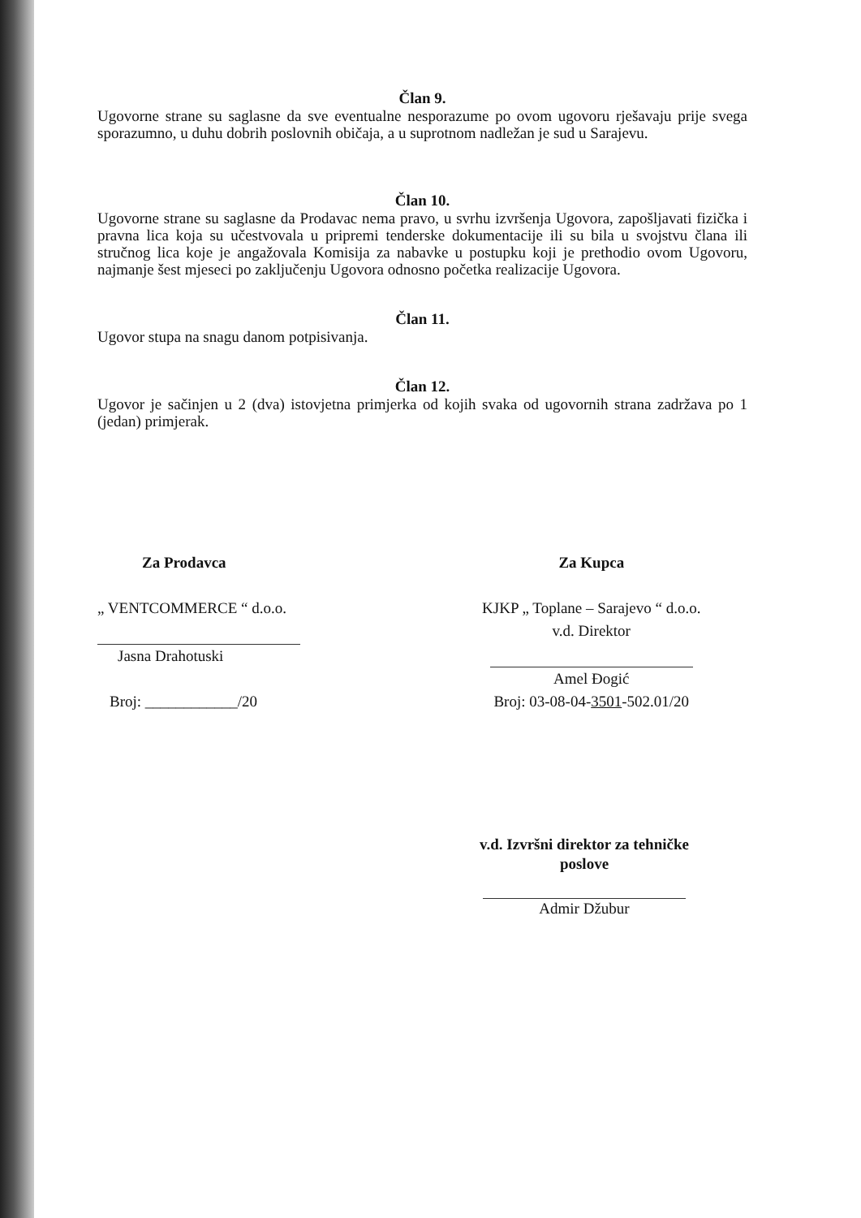Član 9.
Ugovorne strane su saglasne da sve eventualne nesporazume po ovom ugovoru rješavaju prije svega sporazumno, u duhu dobrih poslovnih običaja, a u suprotnom nadležan je sud u Sarajevu.
Član 10.
Ugovorne strane su saglasne da Prodavac nema pravo, u svrhu izvršenja Ugovora, zapošljavati fizička i pravna lica koja su učestvovala u pripremi tenderske dokumentacije ili su bila u svojstvu člana ili stručnog lica koje je angažovala Komisija za nabavke u postupku koji je prethodio ovom Ugovoru, najmanje šest mjeseci po zaključenju Ugovora odnosno početka realizacije Ugovora.
Član 11.
Ugovor stupa na snagu danom potpisivanja.
Član 12.
Ugovor je sačinjen u 2 (dva) istovjetna primjerka od kojih svaka od ugovornih strana zadržava po 1 (jedan) primjerak.
Za Prodavca
„ VENTCOMMERCE “ d.o.o.
Jasna Drahotuski
Broj: ____________/20
Za Kupca
KJKP „ Toplane – Sarajevo “ d.o.o.
v.d. Direktor
Amel Đogić
Broj: 03-08-04-3501-502.01/20
v.d. Izvršni direktor za tehničke poslove
Admir Džubur